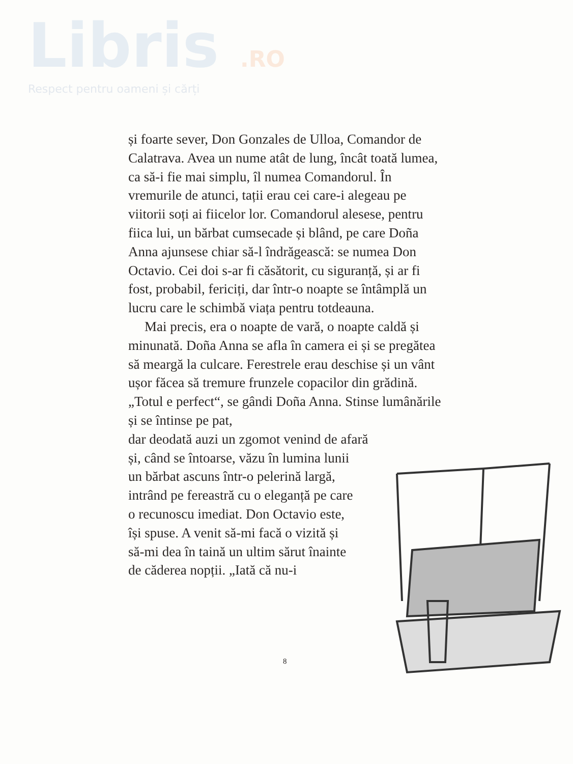Libris .RO
Respect pentru oameni și cărți
și foarte sever, Don Gonzales de Ulloa, Comandor de Calatrava. Avea un nume atât de lung, încât toată lumea, ca să-i fie mai simplu, îl numea Comandorul. În vremurile de atunci, tații erau cei care-i alegeau pe viitorii soți ai fiicelor lor. Comandorul alesese, pentru fiica lui, un bărbat cumsecade și blând, pe care Doña Anna ajunsese chiar să-l îndrăgească: se numea Don Octavio. Cei doi s-ar fi căsătorit, cu siguranță, și ar fi fost, probabil, fericiți, dar într-o noapte se întâmplă un lucru care le schimbă viața pentru totdeauna.
Mai precis, era o noapte de vară, o noapte caldă și minunată. Doña Anna se afla în camera ei și se pregătea să meargă la culcare. Ferestrele erau deschise și un vânt ușor făcea să tremure frunzele copacilor din grădină. „Totul e perfect“, se gândi Doña Anna. Stinse lumânările și se întinse pe pat,
dar deodată auzi un zgomot venind de afară
și, când se întoarse, văzu în lumina lunii
un bărbat ascuns într-o pelerină largă,
intrând pe fereastră cu o eleganță pe care
o recunoscu imediat. Don Octavio este,
își spuse. A venit să-mi facă o vizită și
să-mi dea în taină un ultim sărut înainte
de căderea nopții. „Iată că nu-i
8